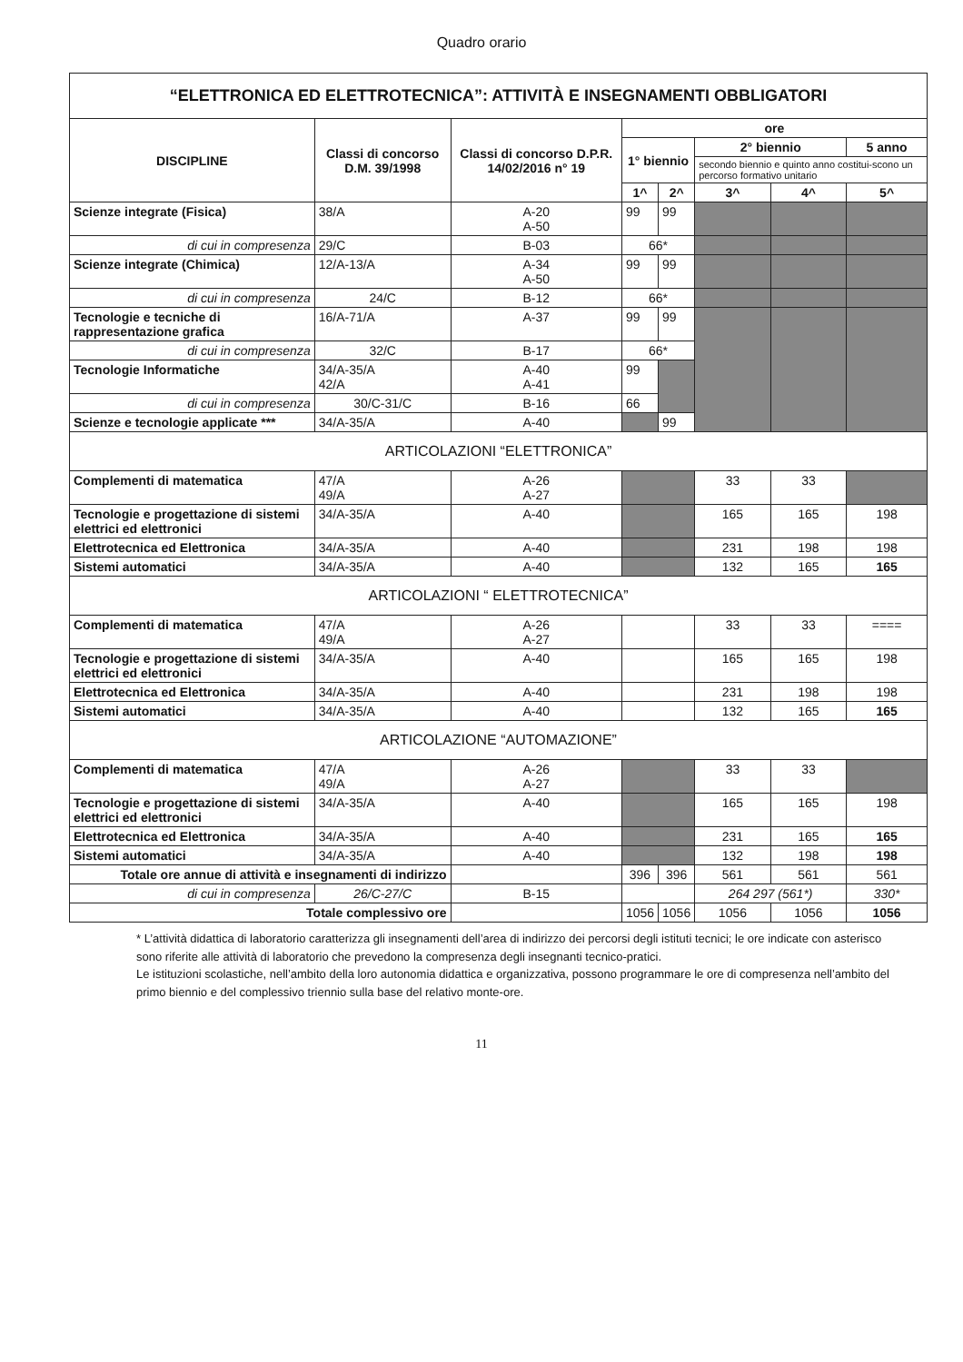Quadro orario
| “ELETTRONICA ED ELETTROTECNICA”: ATTIVITÀ E INSEGNAMENTI OBBLIGATORI | | | | | | | |
| --- | --- | --- | --- | --- | --- | --- | --- |
| DISCIPLINE | Classi di concorso D.M. 39/1998 | Classi di concorso D.P.R. 14/02/2016 n° 19 | ore | | | | |
| | | | 1° biennio | | 2° biennio | | 5 anno |
| | | | | | secondo biennio e quinto anno costitui-scono un percorso formativo unitario | | |
| | | | 1^ | 2^ | 3^ | 4^ | 5^ |
| Scienze integrate (Fisica) | 38/A | A-20 A-50 | 99 | 99 | | | |
| di cui in compresenza | 29/C | B-03 | 66* | | | | |
| Scienze integrate (Chimica) | 12/A-13/A | A-34 A-50 | 99 | 99 | | | |
| di cui in compresenza | 24/C | B-12 | 66* | | | | |
| Tecnologie e tecniche di rappresentazione grafica | 16/A-71/A | A-37 | 99 | 99 | | | |
| di cui in compresenza | 32/C | B-17 | 66* | | | | |
| Tecnologie Informatiche | 34/A-35/A 42/A | A-40 A-41 | 99 | | | | |
| di cui in compresenza | 30/C-31/C | B-16 | 66 | | | | |
| Scienze e tecnologie applicate *** | 34/A-35/A | A-40 | | 99 | | | |
| ARTICOLAZIONI “ELETTRONICA” | | | | | | | |
| Complementi di matematica | 47/A 49/A | A-26 A-27 | | | 33 | 33 | |
| Tecnologie e progettazione di sistemi elettrici ed elettronici | 34/A-35/A | A-40 | | | 165 | 165 | 198 |
| Elettrotecnica ed Elettronica | 34/A-35/A | A-40 | | | 231 | 198 | 198 |
| Sistemi automatici | 34/A-35/A | A-40 | | | 132 | 165 | 165 |
| ARTICOLAZIONI “ ELETTROTECNICA” | | | | | | | |
| Complementi di matematica | 47/A 49/A | A-26 A-27 | | | 33 | 33 | ==== |
| Tecnologie e progettazione di sistemi elettrici ed elettronici | 34/A-35/A | A-40 | | | 165 | 165 | 198 |
| Elettrotecnica ed Elettronica | 34/A-35/A | A-40 | | | 231 | 198 | 198 |
| Sistemi automatici | 34/A-35/A | A-40 | | | 132 | 165 | 165 |
| ARTICOLAZIONE “AUTOMAZIONE” | | | | | | | |
| Complementi di matematica | 47/A 49/A | A-26 A-27 | | | 33 | 33 | |
| Tecnologie e progettazione di sistemi elettrici ed elettronici | 34/A-35/A | A-40 | | | 165 | 165 | 198 |
| Elettrotecnica ed Elettronica | 34/A-35/A | A-40 | | | 231 | 165 | 165 |
| Sistemi automatici | 34/A-35/A | A-40 | | | 132 | 198 | 198 |
| Totale ore annue di attività e insegnamenti di indirizzo | | | 396 | 396 | 561 | 561 | 561 |
| di cui in compresenza | 26/C-27/C | B-15 | | | 264 297 (561*) | | 330* |
| Totale complessivo ore | | | 1056 | 1056 | 1056 | 1056 | 1056 |
* L’attività didattica di laboratorio caratterizza gli insegnamenti dell’area di indirizzo dei percorsi degli istituti tecnici; le ore indicate con asterisco sono riferite alle attività di laboratorio che prevedono la compresenza degli insegnanti tecnico-pratici.
Le istituzioni scolastiche, nell’ambito della loro autonomia didattica e organizzativa, possono programmare le ore di compresenza nell’ambito del primo biennio e del complessivo triennio sulla base del relativo monte-ore.
11